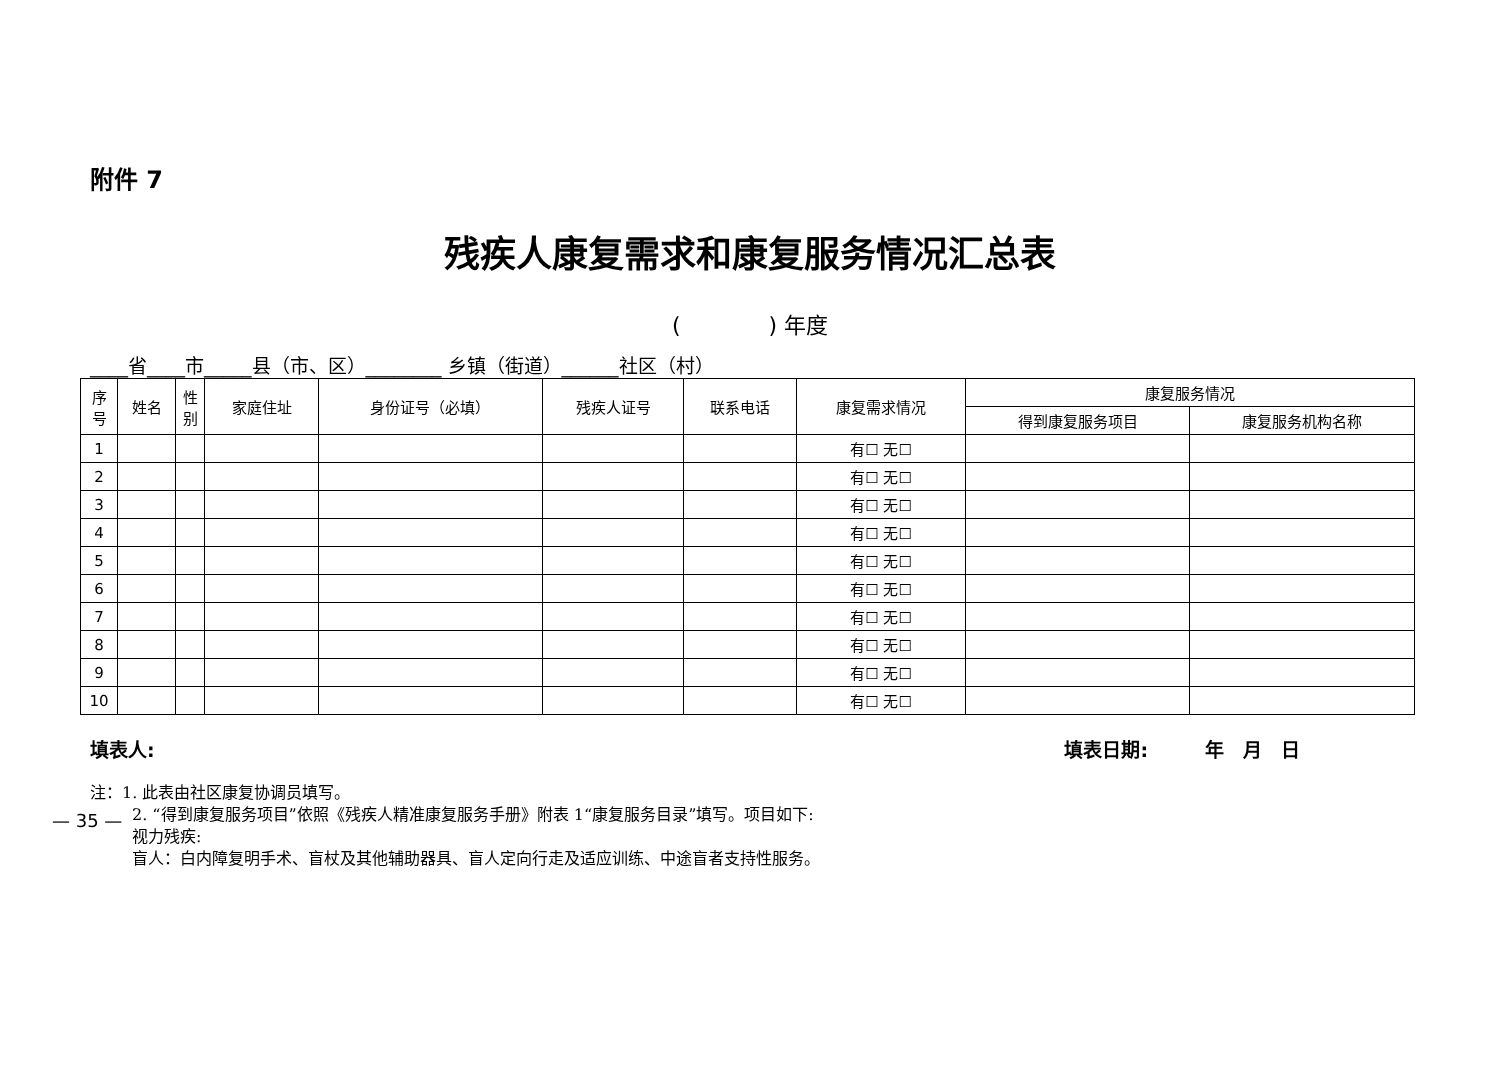附件 7
残疾人康复需求和康复服务情况汇总表
(　　　　) 年度
____省____市_____县（市、区）________ 乡镇（街道）______社区（村）
| 序 号 | 姓名 | 性 别 | 家庭住址 | 身份证号（必填） | 残疾人证号 | 联系电话 | 康复需求情况 | 康复服务情况 | |
| --- | --- | --- | --- | --- | --- | --- | --- | --- | --- |
| | | | | | | | | 得到康复服务项目 | 康复服务机构名称 |
| 1 | | | | | | | 有☐ 无☐ | | |
| 2 | | | | | | | 有☐ 无☐ | | |
| 3 | | | | | | | 有☐ 无☐ | | |
| 4 | | | | | | | 有☐ 无☐ | | |
| 5 | | | | | | | 有☐ 无☐ | | |
| 6 | | | | | | | 有☐ 无☐ | | |
| 7 | | | | | | | 有☐ 无☐ | | |
| 8 | | | | | | | 有☐ 无☐ | | |
| 9 | | | | | | | 有☐ 无☐ | | |
| 10 | | | | | | | 有☐ 无☐ | | |
填表人: 填表日期:　　　年　月　日
注：1. 此表由社区康复协调员填写。
2. “得到康复服务项目”依照《残疾人精准康复服务手册》附表 1“康复服务目录”填写。项目如下:
视力残疾:
盲人：白内障复明手术、盲杖及其他辅助器具、盲人定向行走及适应训练、中途盲者支持性服务。
— 35 —